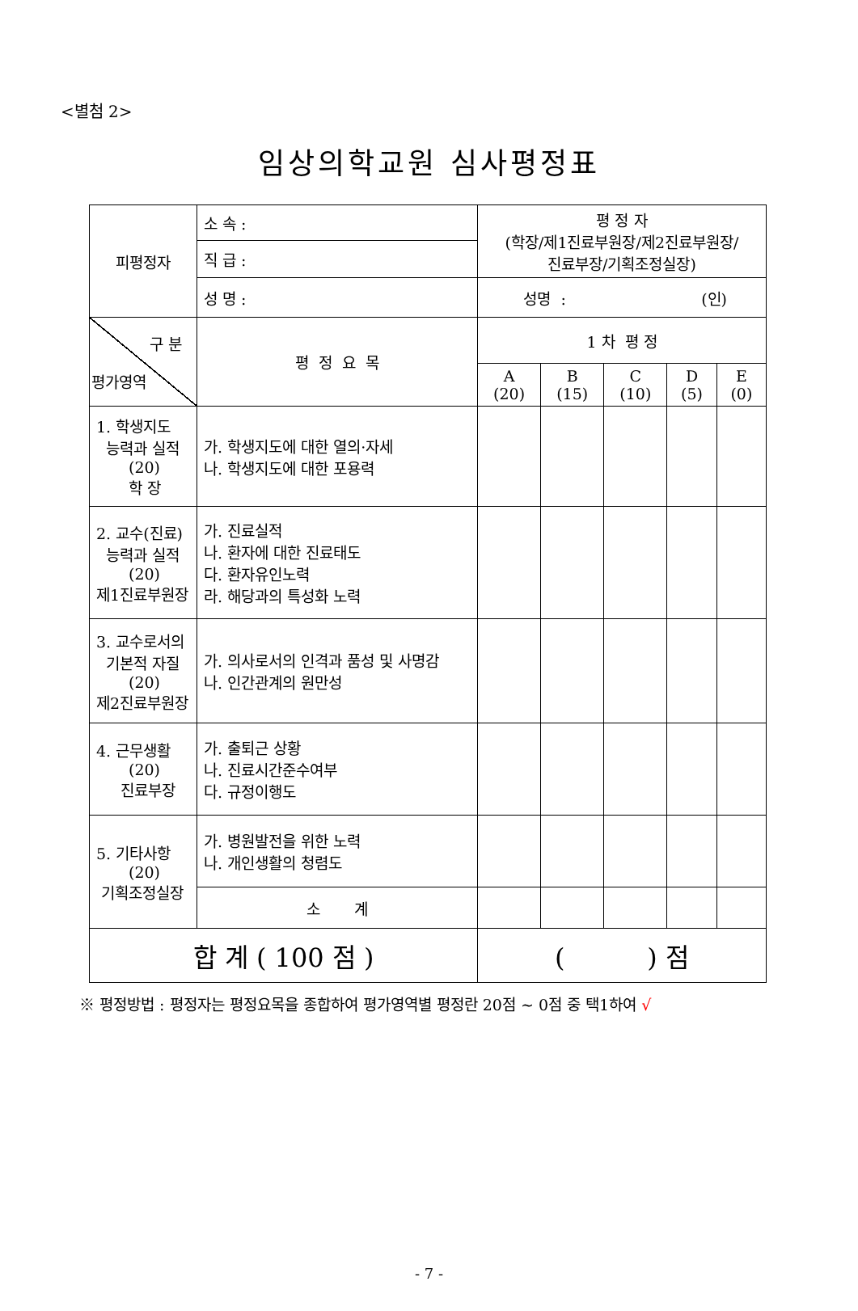<별첨 2>
임상의학교원 심사평정표
| 피평정자 | 소 속 : | 평 정 자 (학장/제1진료부원장/제2진료부원장/ 진료부장/기획조정실장) | | | | |
| | 직 급 : | | | | | |
| | 성 명 : | 성명 : (인) | | | | |
| 구 분 평가영역 | 평 정 요 목 | 1 차 평 정 | | | | |
| | | A (20) | B (15) | C (10) | D (5) | E (0) |
| 1. 학생지도 능력과 실적 (20) 학 장 | 가. 학생지도에 대한 열의·자세 나. 학생지도에 대한 포용력 | | | | | |
| 2. 교수(진료) 능력과 실적 (20) 제1진료부원장 | 가. 진료실적 나. 환자에 대한 진료태도 다. 환자유인노력 라. 해당과의 특성화 노력 | | | | | |
| 3. 교수로서의 기본적 자질 (20) 제2진료부원장 | 가. 의사로서의 인격과 품성 및 사명감 나. 인간관계의 원만성 | | | | | |
| 4. 근무생활 (20) 진료부장 | 가. 출퇴근 상황 나. 진료시간준수여부 다. 규정이행도 | | | | | |
| 5. 기타사항 (20) 기획조정실장 | 가. 병원발전을 위한 노력 나. 개인생활의 청렴도 | | | | | |
| | 소 계 | | | | | |
| 합 계 ( 100 점 ) | | ( ) 점 | | | | |
※ 평정방법 : 평정자는 평정요목을 종합하여 평가영역별 평정란 20점 ~ 0점 중 택1하여 √
- 7 -